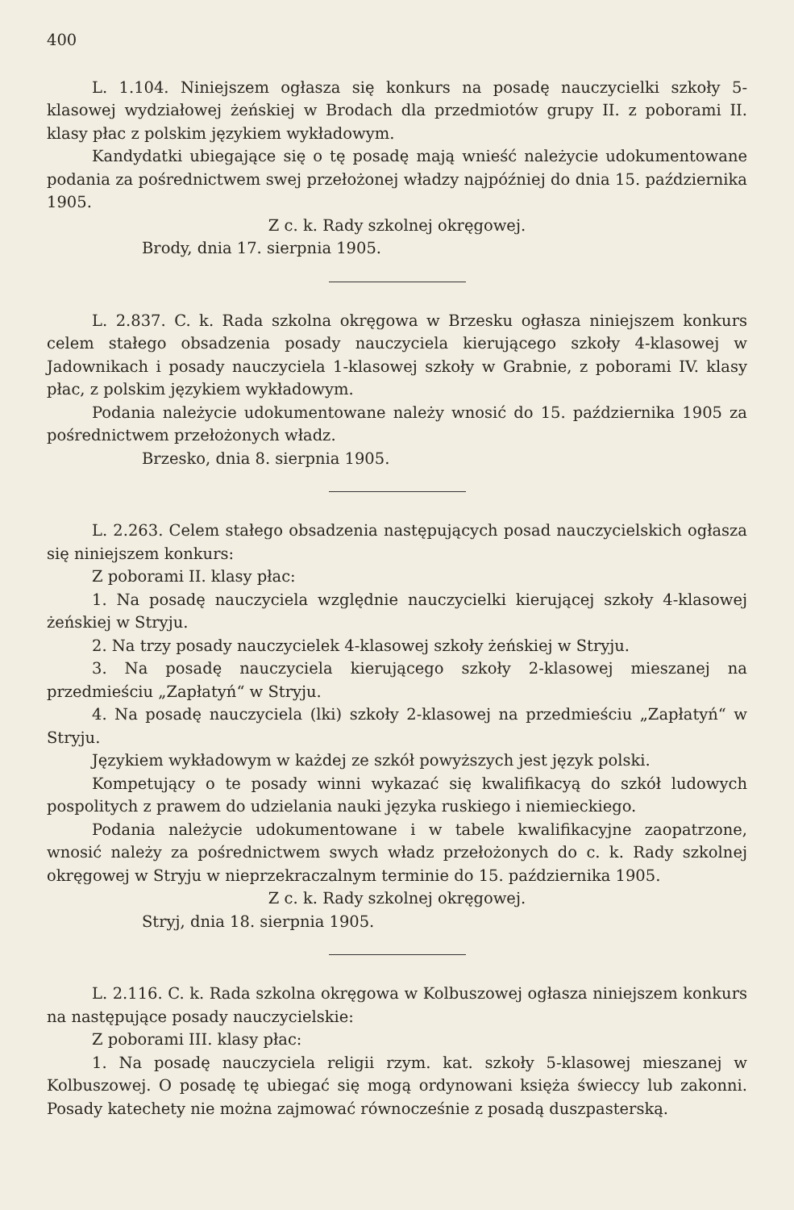400
L. 1.104. Niniejszem ogłasza się konkurs na posadę nauczycielki szkoły 5-klasowej wydziałowej żeńskiej w Brodach dla przedmiotów grupy II. z poborami II. klasy płac z polskim językiem wykładowym.
Kandydatki ubiegające się o tę posadę mają wnieść należycie udokumentowane podania za pośrednictwem swej przełożonej władzy najpóźniej do dnia 15. października 1905.
Z c. k. Rady szkolnej okręgowej.
Brody, dnia 17. sierpnia 1905.
L. 2.837. C. k. Rada szkolna okręgowa w Brzesku ogłasza niniejszem konkurs celem stałego obsadzenia posady nauczyciela kierującego szkoły 4-klasowej w Jadownikach i posady nauczyciela 1-klasowej szkoły w Grabnie, z poborami IV. klasy płac, z polskim językiem wykładowym.
Podania należycie udokumentowane należy wnosić do 15. października 1905 za pośrednictwem przełożonych władz.
Brzesko, dnia 8. sierpnia 1905.
L. 2.263. Celem stałego obsadzenia następujących posad nauczycielskich ogłasza się niniejszem konkurs:
Z poborami II. klasy płac:
1. Na posadę nauczyciela względnie nauczycielki kierującej szkoły 4-klasowej żeńskiej w Stryju.
2. Na trzy posady nauczycielek 4-klasowej szkoły żeńskiej w Stryju.
3. Na posadę nauczyciela kierującego szkoły 2-klasowej mieszanej na przedmieściu „Zapłatyń“ w Stryju.
4. Na posadę nauczyciela (lki) szkoły 2-klasowej na przedmieściu „Zapłatyń“ w Stryju.
Językiem wykładowym w każdej ze szkół powyższych jest język polski.
Kompetujący o te posady winni wykazać się kwalifikacyą do szkół ludowych pospolitych z prawem do udzielania nauki języka ruskiego i niemieckiego.
Podania należycie udokumentowane i w tabele kwalifikacyjne zaopatrzone, wnosić należy za pośrednictwem swych władz przełożonych do c. k. Rady szkolnej okręgowej w Stryju w nieprzekraczalnym terminie do 15. października 1905.
Z c. k. Rady szkolnej okręgowej.
Stryj, dnia 18. sierpnia 1905.
L. 2.116. C. k. Rada szkolna okręgowa w Kolbuszowej ogłasza niniejszem konkurs na następujące posady nauczycielskie:
Z poborami III. klasy płac:
1. Na posadę nauczyciela religii rzym. kat. szkoły 5-klasowej mieszanej w Kolbuszowej. O posadę tę ubiegać się mogą ordynowani księża świeccy lub zakonni. Posady katechety nie można zajmować równocześnie z posadą duszpasterską.